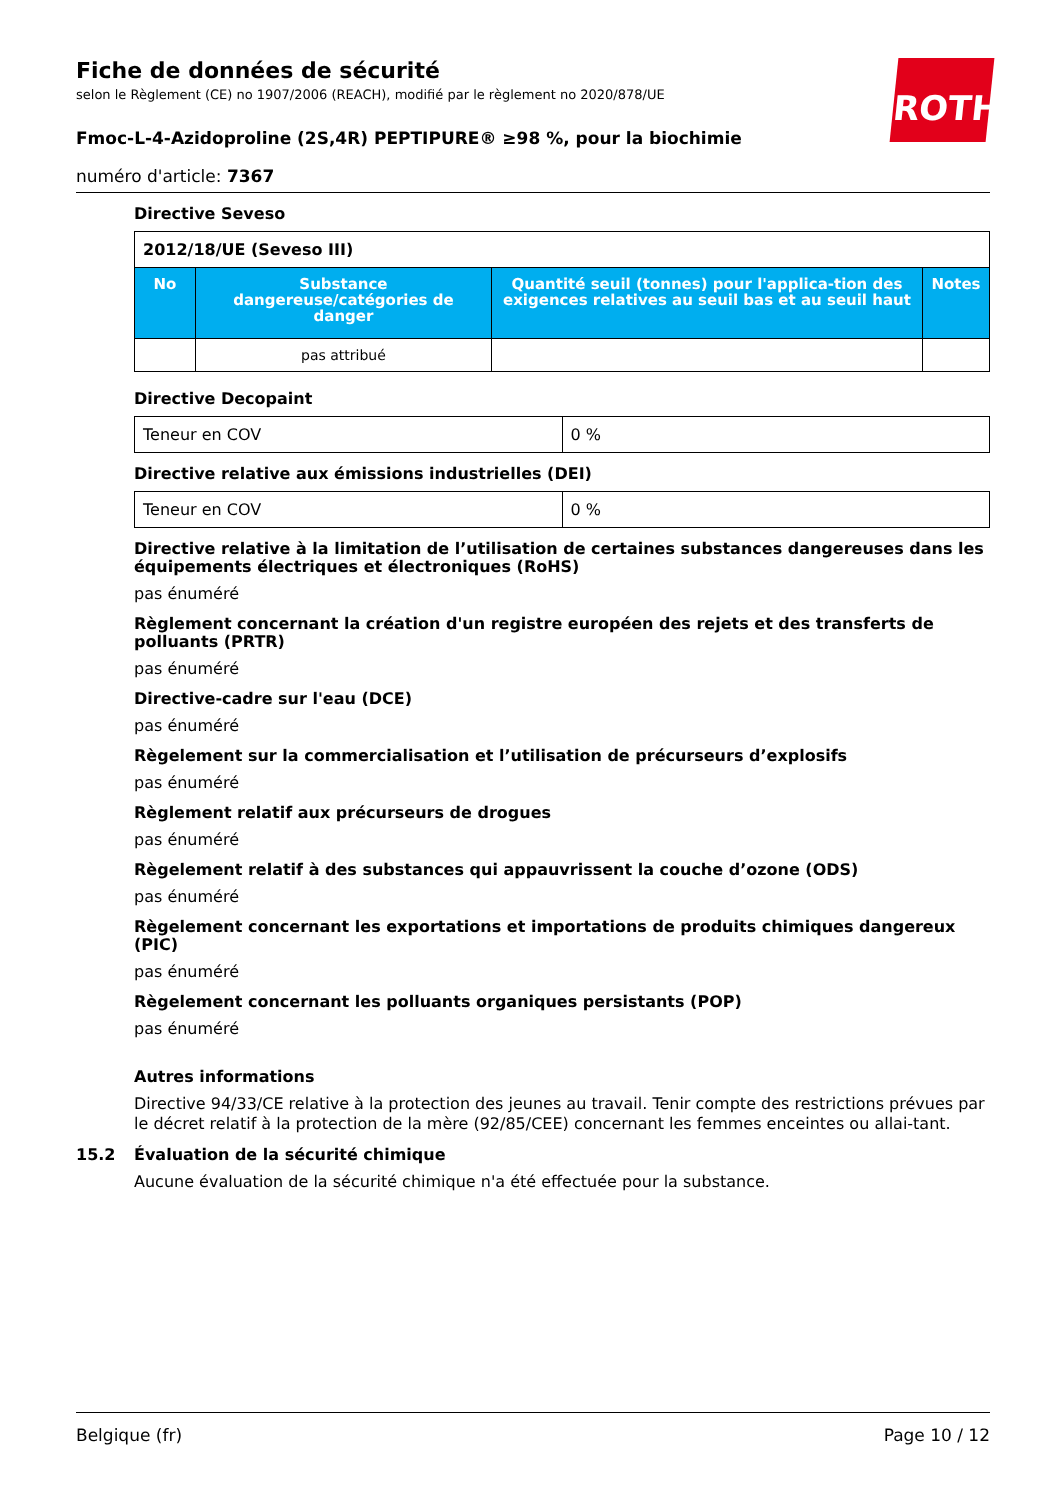ROTH
Fiche de données de sécurité
selon le Règlement (CE) no 1907/2006 (REACH), modifié par le règlement no 2020/878/UE
Fmoc-L-4-Azidoproline (2S,4R) PEPTIPURE® ≥98 %, pour la biochimie
numéro d'article: 7367
Directive Seveso
| 2012/18/UE (Seveso III) | | | |
| No | Substance dangereuse/catégories de danger | Quantité seuil (tonnes) pour l'applica-tion des exigences relatives au seuil bas et au seuil haut | Notes |
| | pas attribué | | |
Directive Decopaint
| Teneur en COV | 0 % |
Directive relative aux émissions industrielles (DEI)
| Teneur en COV | 0 % |
Directive relative à la limitation de l’utilisation de certaines substances dangereuses dans les équipements électriques et électroniques (RoHS)
pas énuméré
Règlement concernant la création d'un registre européen des rejets et des transferts de polluants (PRTR)
pas énuméré
Directive-cadre sur l'eau (DCE)
pas énuméré
Règelement sur la commercialisation et l’utilisation de précurseurs d’explosifs
pas énuméré
Règlement relatif aux précurseurs de drogues
pas énuméré
Règelement relatif à des substances qui appauvrissent la couche d’ozone (ODS)
pas énuméré
Règelement concernant les exportations et importations de produits chimiques dangereux (PIC)
pas énuméré
Règelement concernant les polluants organiques persistants (POP)
pas énuméré
Autres informations
Directive 94/33/CE relative à la protection des jeunes au travail. Tenir compte des restrictions prévues par le décret relatif à la protection de la mère (92/85/CEE) concernant les femmes enceintes ou allai-tant.
15.2 Évaluation de la sécurité chimique
Aucune évaluation de la sécurité chimique n'a été effectuée pour la substance.
Belgique (fr) Page 10 / 12